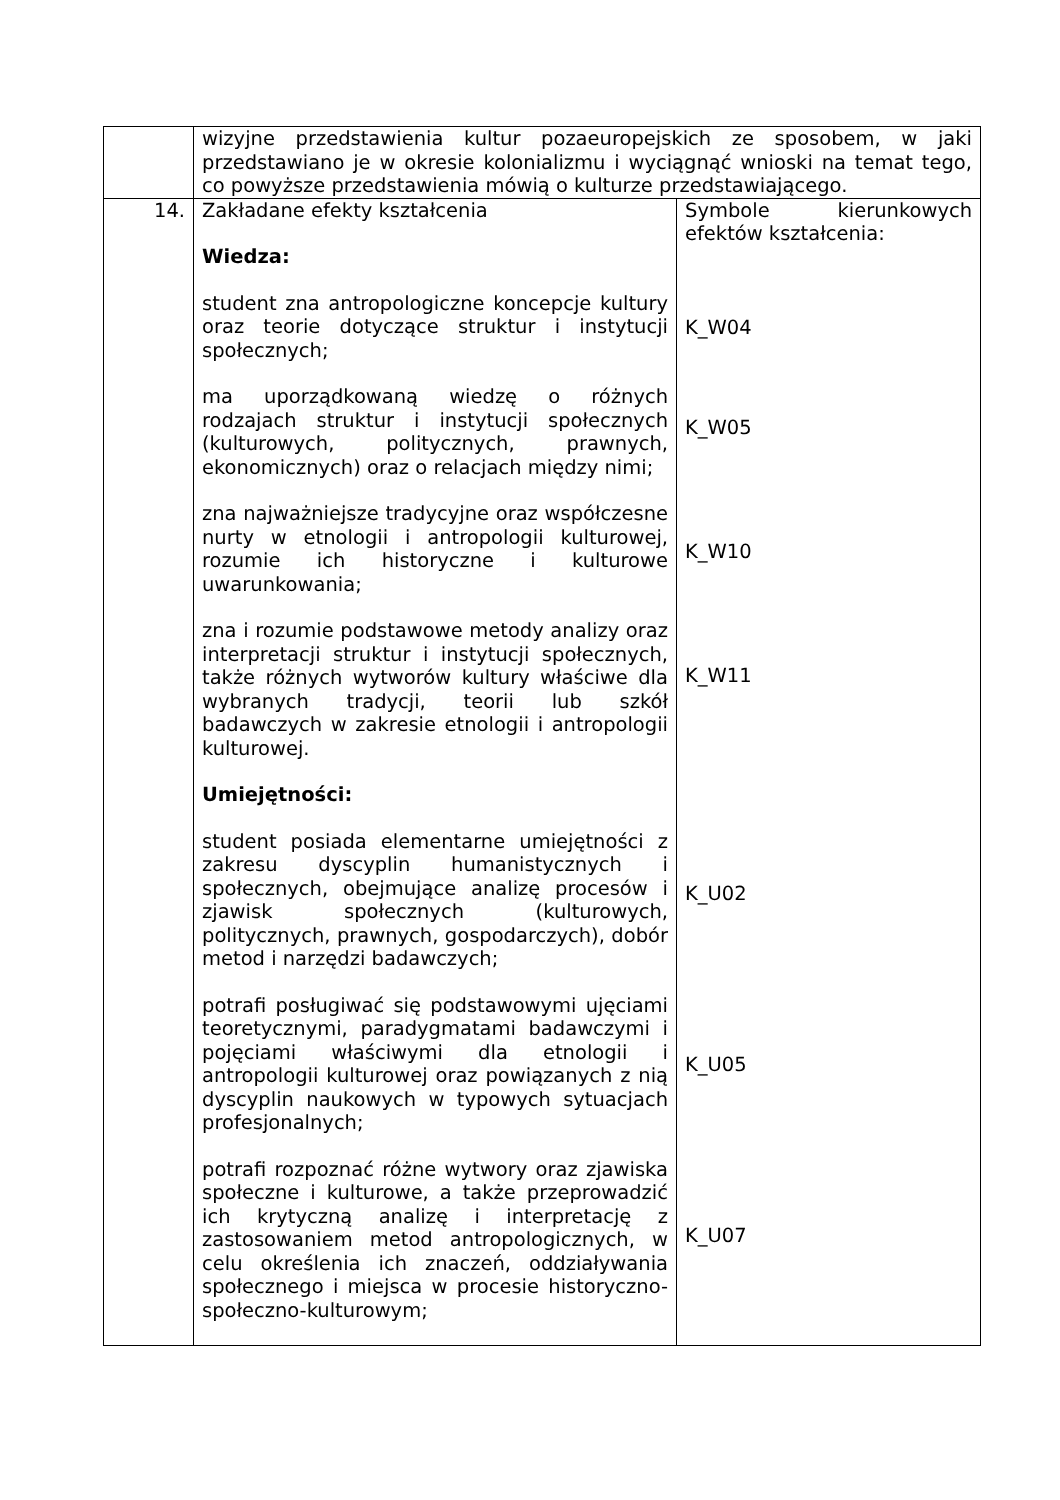| | wizyjne przedstawienia kultur pozaeuropejskich ze sposobem, w jaki przedstawiano je w okresie kolonializmu i wyciągnąć wnioski na temat tego, co powyższe przedstawienia mówią o kulturze przedstawiającego. | |
| 14. | Zakładane efekty kształcenia Wiedza: student zna antropologiczne koncepcje kultury oraz teorie dotyczące struktur i instytucji społecznych; ma uporządkowaną wiedzę o różnych rodzajach struktur i instytucji społecznych (kulturowych, politycznych, prawnych, ekonomicznych) oraz o relacjach między nimi; zna najważniejsze tradycyjne oraz współczesne nurty w etnologii i antropologii kulturowej, rozumie ich historyczne i kulturowe uwarunkowania; zna i rozumie podstawowe metody analizy oraz interpretacji struktur i instytucji społecznych, także różnych wytworów kultury właściwe dla wybranych tradycji, teorii lub szkół badawczych w zakresie etnologii i antropologii kulturowej. Umiejętności: student posiada elementarne umiejętności z zakresu dyscyplin humanistycznych i społecznych, obejmujące analizę procesów i zjawisk społecznych (kulturowych, politycznych, prawnych, gospodarczych), dobór metod i narzędzi badawczych; potrafi posługiwać się podstawowymi ujęciami teoretycznymi, paradygmatami badawczymi i pojęciami właściwymi dla etnologii i antropologii kulturowej oraz powiązanych z nią dyscyplin naukowych w typowych sytuacjach profesjonalnych; potrafi rozpoznać różne wytwory oraz zjawiska społeczne i kulturowe, a także przeprowadzić ich krytyczną analizę i interpretację z zastosowaniem metod antropologicznych, w celu określenia ich znaczeń, oddziaływania społecznego i miejsca w procesie historyczno-społeczno-kulturowym; | Symbole kierunkowych efektów kształcenia: K_W04 K_W05 K_W10 K_W11 K_U02 K_U05 K_U07 |